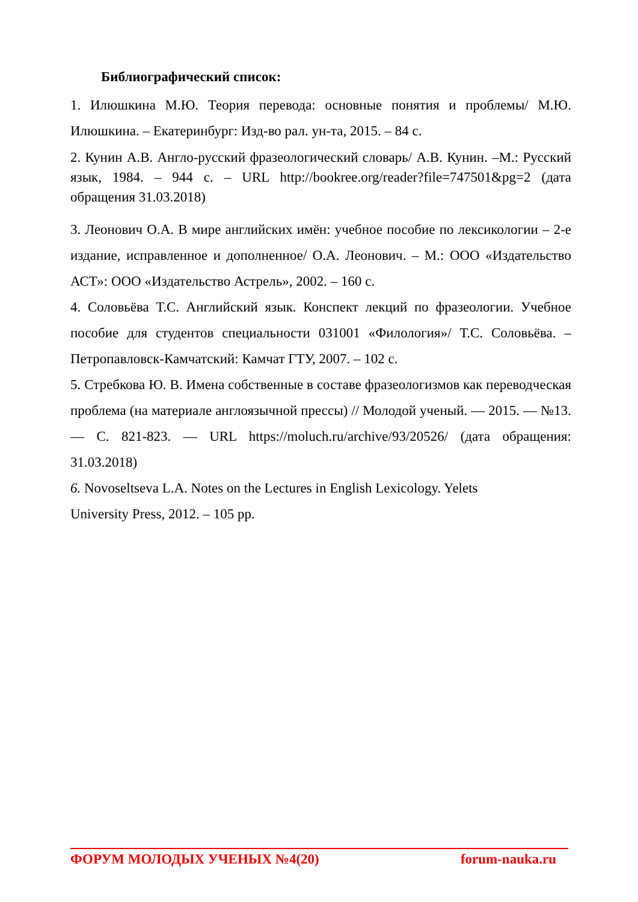Библиографический список:
1. Илюшкина М.Ю. Теория перевода: основные понятия и проблемы/ М.Ю. Илюшкина. – Екатеринбург: Изд-во рал. ун-та, 2015. – 84 с.
2. Кунин А.В. Англо-русский фразеологический словарь/ А.В. Кунин. –М.: Русский язык, 1984. – 944 с. – URL http://bookree.org/reader?file=747501&pg=2 (дата обращения 31.03.2018)
3. Леонович О.А. В мире английских имён: учебное пособие по лексикологии – 2-е издание, исправленное и дополненное/ О.А. Леонович. – М.: ООО «Издательство АСТ»: ООО «Издательство Астрель», 2002. – 160 с.
4. Соловьёва Т.С. Английский язык. Конспект лекций по фразеологии. Учебное пособие для студентов специальности 031001 «Филология»/ Т.С. Соловьёва. – Петропавловск-Камчатский: Камчат ГТУ, 2007. – 102 с.
5. Стребкова Ю. В. Имена собственные в составе фразеологизмов как переводческая проблема (на материале англоязычной прессы) // Молодой ученый. — 2015. — №13. — С. 821-823. — URL https://moluch.ru/archive/93/20526/ (дата обращения: 31.03.2018)
6. Novoseltseva L.A. Notes on the Lectures in English Lexicology. Yelets
University Press, 2012. – 105 pp.
ФОРУМ МОЛОДЫХ УЧЕНЫХ №4(20) forum-nauka.ru